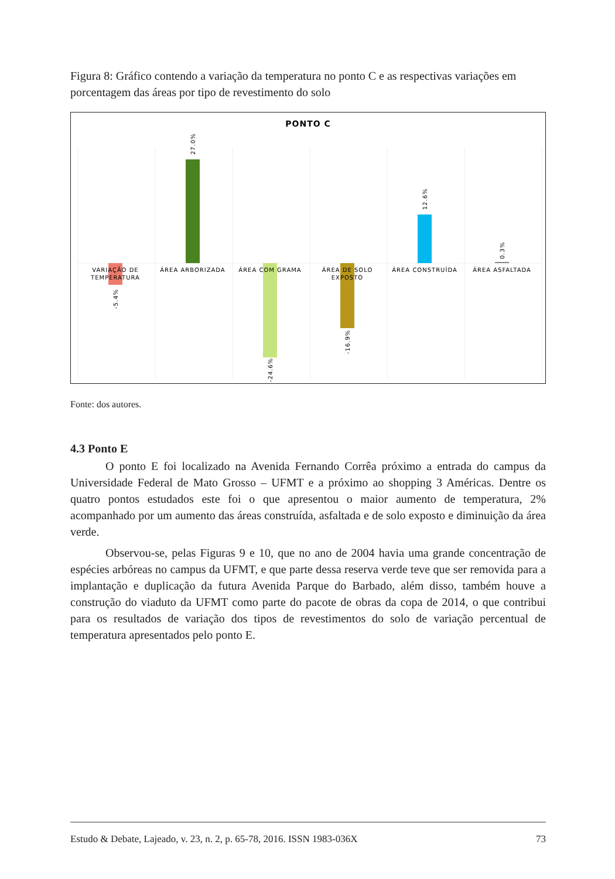Figura 8: Gráfico contendo a variação da temperatura no ponto C e as respectivas variações em porcentagem das áreas por tipo de revestimento do solo
PONTO C
VARIAÇÃO DE
TEMPERATURA
ÁREA ARBORIZADA
ÁREA COM GRAMA
ÁREA DE SOLO
EXPOSTO
ÁREA CONSTRUÍDA
ÁREA ASFALTADA
-5.4%
27.0%
-24.6%
-16.9%
12.6%
0.3%
Fonte: dos autores.
4.3 Ponto E
O ponto E foi localizado na Avenida Fernando Corrêa próximo a entrada do campus da Universidade Federal de Mato Grosso – UFMT e a próximo ao shopping 3 Américas. Dentre os quatro pontos estudados este foi o que apresentou o maior aumento de temperatura, 2% acompanhado por um aumento das áreas construída, asfaltada e de solo exposto e diminuição da área verde.
Observou-se, pelas Figuras 9 e 10, que no ano de 2004 havia uma grande concentração de espécies arbóreas no campus da UFMT, e que parte dessa reserva verde teve que ser removida para a implantação e duplicação da futura Avenida Parque do Barbado, além disso, também houve a construção do viaduto da UFMT como parte do pacote de obras da copa de 2014, o que contribui para os resultados de variação dos tipos de revestimentos do solo de variação percentual de temperatura apresentados pelo ponto E.
Estudo & Debate, Lajeado, v. 23, n. 2, p. 65-78, 2016. ISSN 1983-036X 73